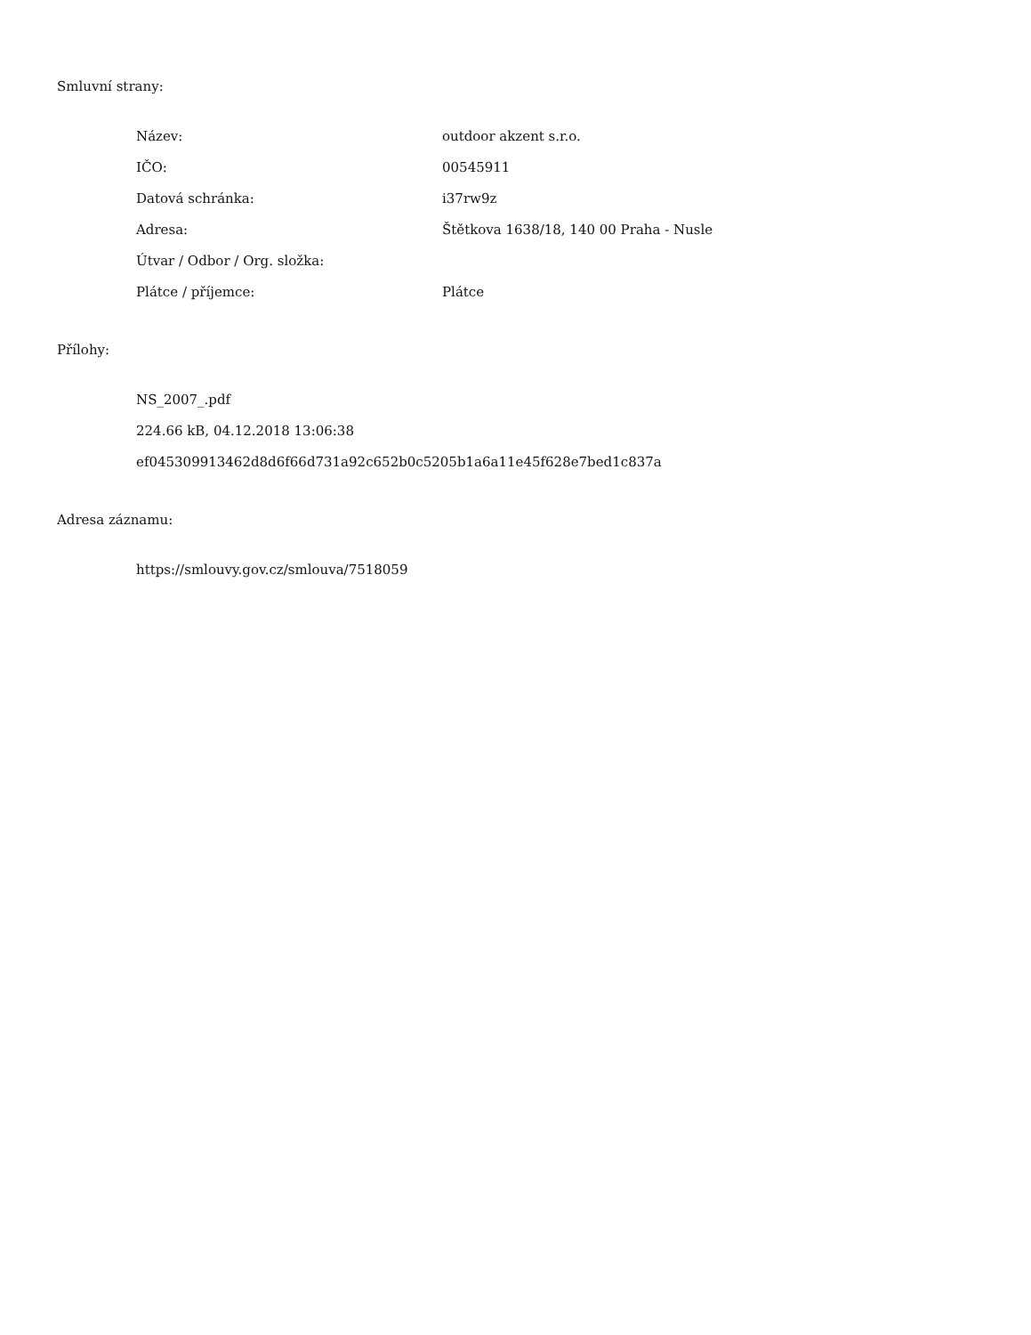Smluvní strany:
| Název: | outdoor akzent s.r.o. |
| IČO: | 00545911 |
| Datová schránka: | i37rw9z |
| Adresa: | Štětkova 1638/18, 140 00 Praha - Nusle |
| Útvar / Odbor / Org. složka: | |
| Plátce / příjemce: | Plátce |
Přílohy:
NS_2007_.pdf
224.66 kB, 04.12.2018 13:06:38
ef045309913462d8d6f66d731a92c652b0c5205b1a6a11e45f628e7bed1c837a
Adresa záznamu:
https://smlouvy.gov.cz/smlouva/7518059